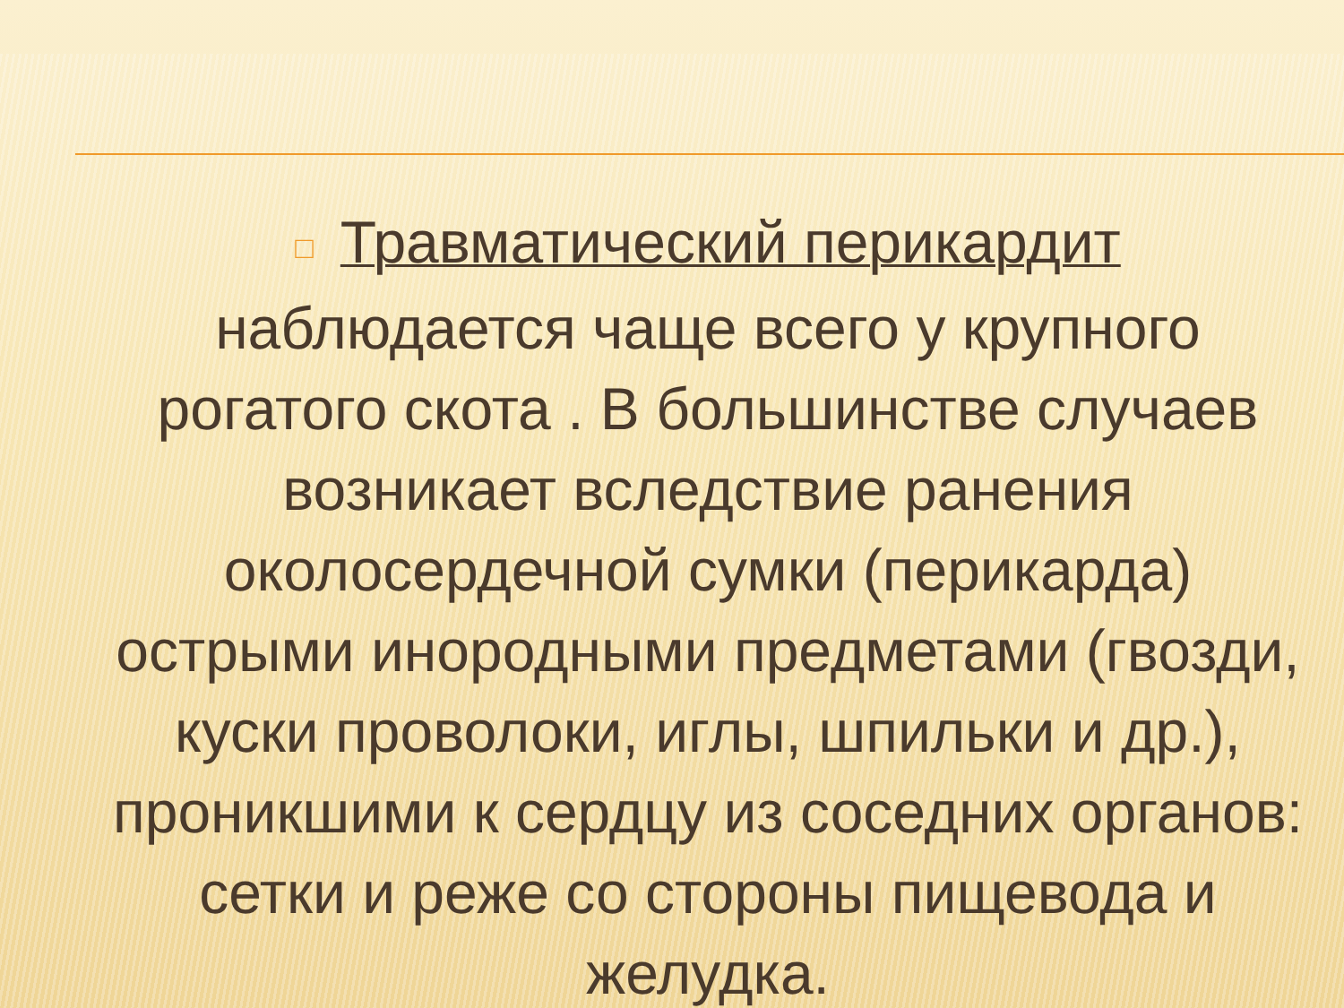□ Травматический перикардит наблюдается чаще всего у крупного рогатого скота . В большинстве случаев возникает вследствие ранения околосердечной сумки (перикарда) острыми инородными предметами (гвозди, куски проволоки, иглы, шпильки и др.), проникшими к сердцу из соседних органов: сетки и реже со стороны пищевода и желудка.